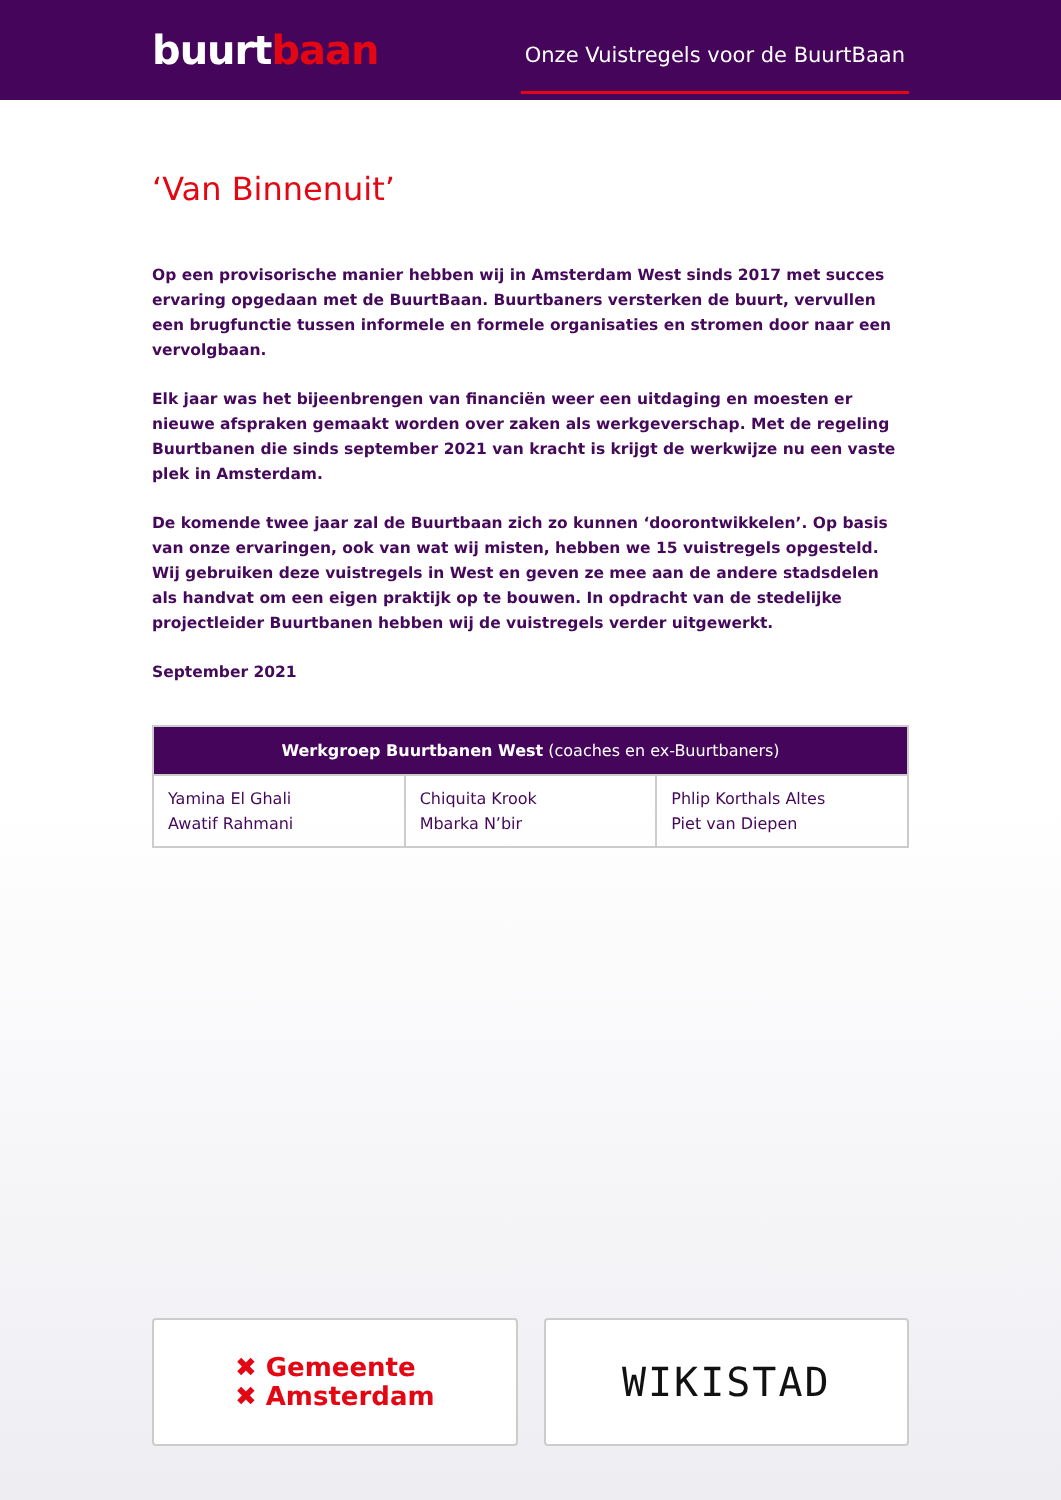buurtbaan
Onze Vuistregels voor de BuurtBaan
‘Van Binnenuit’
Op een provisorische manier hebben wij in Amsterdam West sinds 2017 met succes ervaring opgedaan met de BuurtBaan. Buurtbaners versterken de buurt, vervullen een brugfunctie tussen informele en formele organisaties en stromen door naar een vervolgbaan.
Elk jaar was het bijeenbrengen van financiën weer een uitdaging en moesten er nieuwe afspraken gemaakt worden over zaken als werkgeverschap. Met de regeling Buurtbanen die sinds september 2021 van kracht is krijgt de werkwijze nu een vaste plek in Amsterdam.
De komende twee jaar zal de Buurtbaan zich zo kunnen ‘doorontwikkelen’. Op basis van onze ervaringen, ook van wat wij misten, hebben we 15 vuistregels opgesteld. Wij gebruiken deze vuistregels in West en geven ze mee aan de andere stadsdelen als handvat om een eigen praktijk op te bouwen. In opdracht van de stedelijke projectleider Buurtbanen hebben wij de vuistregels verder uitgewerkt.
September 2021
| Werkgroep Buurtbanen West (coaches en ex-Buurtbaners) | | |
| --- | --- | --- |
| Yamina El Ghali Awatif Rahmani | Chiquita Krook Mbarka N’bir | Phlip Korthals Altes Piet van Diepen |
✖ Gemeente
✖ Amsterdam
WIKISTAD